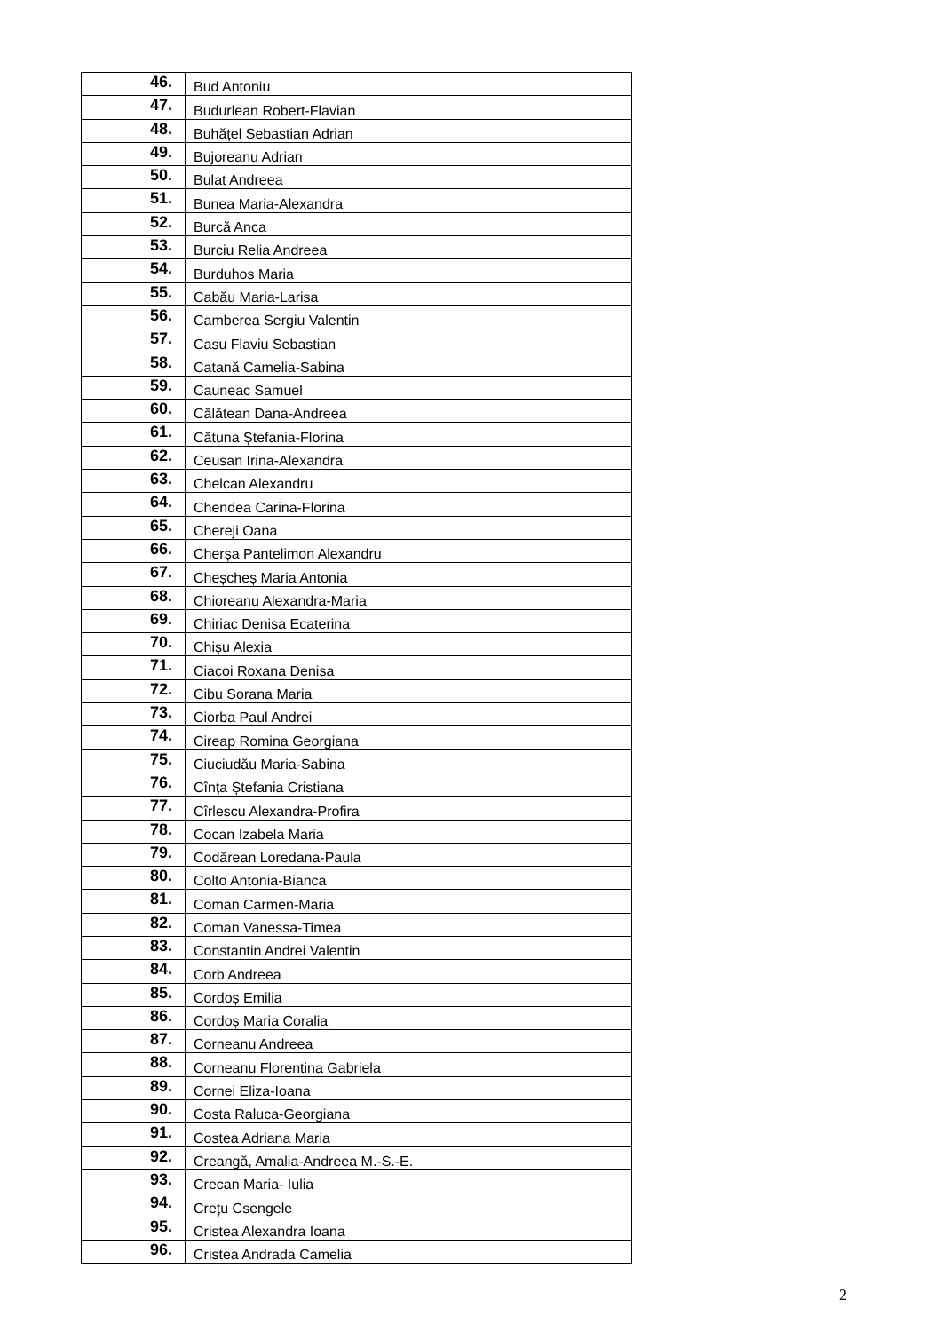| 46. | Bud Antoniu |
| 47. | Budurlean Robert-Flavian |
| 48. | Buhățel Sebastian Adrian |
| 49. | Bujoreanu Adrian |
| 50. | Bulat Andreea |
| 51. | Bunea Maria-Alexandra |
| 52. | Burcă Anca |
| 53. | Burciu Relia Andreea |
| 54. | Burduhos Maria |
| 55. | Cabău Maria-Larisa |
| 56. | Camberea Sergiu Valentin |
| 57. | Casu Flaviu Sebastian |
| 58. | Catană Camelia-Sabina |
| 59. | Cauneac Samuel |
| 60. | Călătean Dana-Andreea |
| 61. | Cătuna Ștefania-Florina |
| 62. | Ceusan Irina-Alexandra |
| 63. | Chelcan Alexandru |
| 64. | Chendea Carina-Florina |
| 65. | Chereji Oana |
| 66. | Cherșa Pantelimon Alexandru |
| 67. | Cheșcheș Maria Antonia |
| 68. | Chioreanu Alexandra-Maria |
| 69. | Chiriac Denisa Ecaterina |
| 70. | Chișu Alexia |
| 71. | Ciacoi Roxana Denisa |
| 72. | Cibu Sorana Maria |
| 73. | Ciorba Paul Andrei |
| 74. | Cireap Romina Georgiana |
| 75. | Ciuciudău Maria-Sabina |
| 76. | Cînța Ștefania Cristiana |
| 77. | Cîrlescu Alexandra-Profira |
| 78. | Cocan Izabela Maria |
| 79. | Codărean Loredana-Paula |
| 80. | Colto Antonia-Bianca |
| 81. | Coman Carmen-Maria |
| 82. | Coman Vanessa-Timea |
| 83. | Constantin Andrei Valentin |
| 84. | Corb Andreea |
| 85. | Cordoș Emilia |
| 86. | Cordoș Maria Coralia |
| 87. | Corneanu Andreea |
| 88. | Corneanu Florentina Gabriela |
| 89. | Cornei Eliza-Ioana |
| 90. | Costa Raluca-Georgiana |
| 91. | Costea Adriana Maria |
| 92. | Creangă, Amalia-Andreea M.-S.-E. |
| 93. | Crecan Maria- Iulia |
| 94. | Crețu Csengele |
| 95. | Cristea Alexandra Ioana |
| 96. | Cristea Andrada Camelia |
2